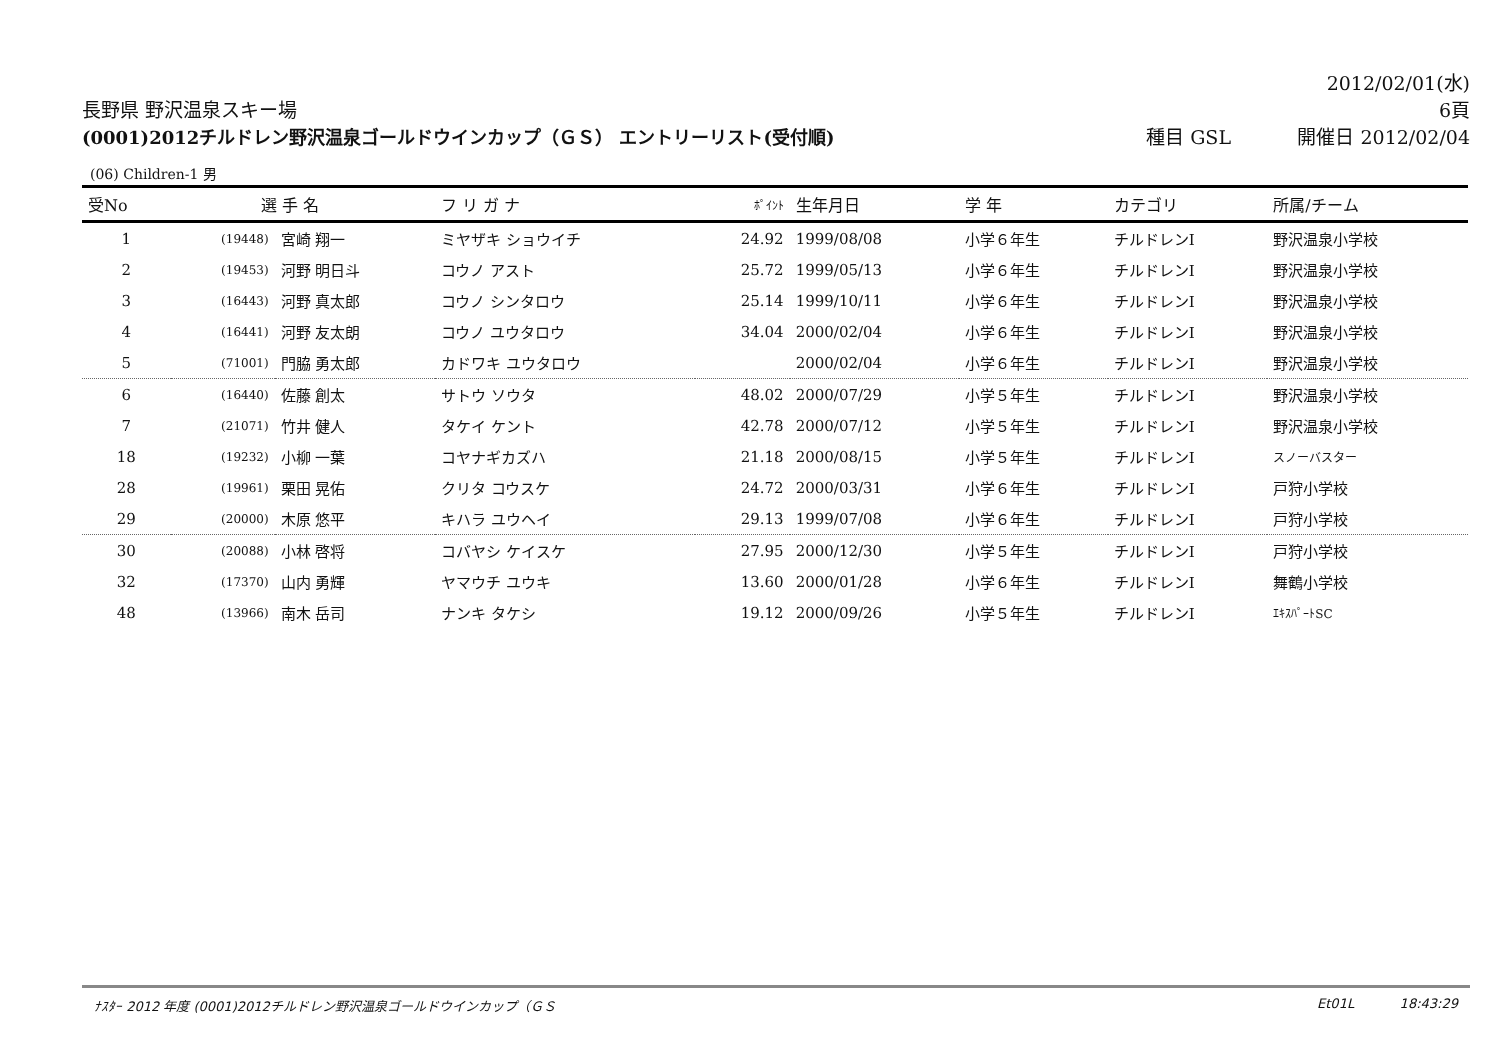長野県 野沢温泉スキー場
2012/02/01(水)
6頁
(0001)2012チルドレン野沢温泉ゴールドウインカップ（ＧＳ） エントリーリスト(受付順)
種目 GSL 開催日 2012/02/04
(06) Children-1 男
| 受No | 選 手 名 | | フ リ ガ ナ | ﾎﾟｲﾝﾄ | 生年月日 | 学 年 | カテゴリ | 所属/チーム |
| --- | --- | --- | --- | --- | --- | --- | --- | --- |
| 1 | (19448) | 宮崎 翔一 | ミヤザキ ショウイチ | 24.92 | 1999/08/08 | 小学６年生 | チルドレンⅠ | 野沢温泉小学校 |
| 2 | (19453) | 河野 明日斗 | コウノ アスト | 25.72 | 1999/05/13 | 小学６年生 | チルドレンⅠ | 野沢温泉小学校 |
| 3 | (16443) | 河野 真太郎 | コウノ シンタロウ | 25.14 | 1999/10/11 | 小学６年生 | チルドレンⅠ | 野沢温泉小学校 |
| 4 | (16441) | 河野 友太朗 | コウノ ユウタロウ | 34.04 | 2000/02/04 | 小学６年生 | チルドレンⅠ | 野沢温泉小学校 |
| 5 | (71001) | 門脇 勇太郎 | カドワキ ユウタロウ | | 2000/02/04 | 小学６年生 | チルドレンⅠ | 野沢温泉小学校 |
| 6 | (16440) | 佐藤 創太 | サトウ ソウタ | 48.02 | 2000/07/29 | 小学５年生 | チルドレンⅠ | 野沢温泉小学校 |
| 7 | (21071) | 竹井 健人 | タケイ ケント | 42.78 | 2000/07/12 | 小学５年生 | チルドレンⅠ | 野沢温泉小学校 |
| 18 | (19232) | 小柳 一葉 | コヤナギカズハ | 21.18 | 2000/08/15 | 小学５年生 | チルドレンⅠ | スノーバスター |
| 28 | (19961) | 栗田 晃佑 | クリタ コウスケ | 24.72 | 2000/03/31 | 小学６年生 | チルドレンⅠ | 戸狩小学校 |
| 29 | (20000) | 木原 悠平 | キハラ ユウヘイ | 29.13 | 1999/07/08 | 小学６年生 | チルドレンⅠ | 戸狩小学校 |
| 30 | (20088) | 小林 啓将 | コバヤシ ケイスケ | 27.95 | 2000/12/30 | 小学５年生 | チルドレンⅠ | 戸狩小学校 |
| 32 | (17370) | 山内 勇輝 | ヤマウチ ユウキ | 13.60 | 2000/01/28 | 小学６年生 | チルドレンⅠ | 舞鶴小学校 |
| 48 | (13966) | 南木 岳司 | ナンキ タケシ | 19.12 | 2000/09/26 | 小学５年生 | チルドレンⅠ | ｴｷｽﾊﾟｰﾄSC |
ﾅｽﾀｰ 2012 年度 (0001)2012チルドレン野沢温泉ゴールドウインカップ（ＧＳ Et01L 18:43:29